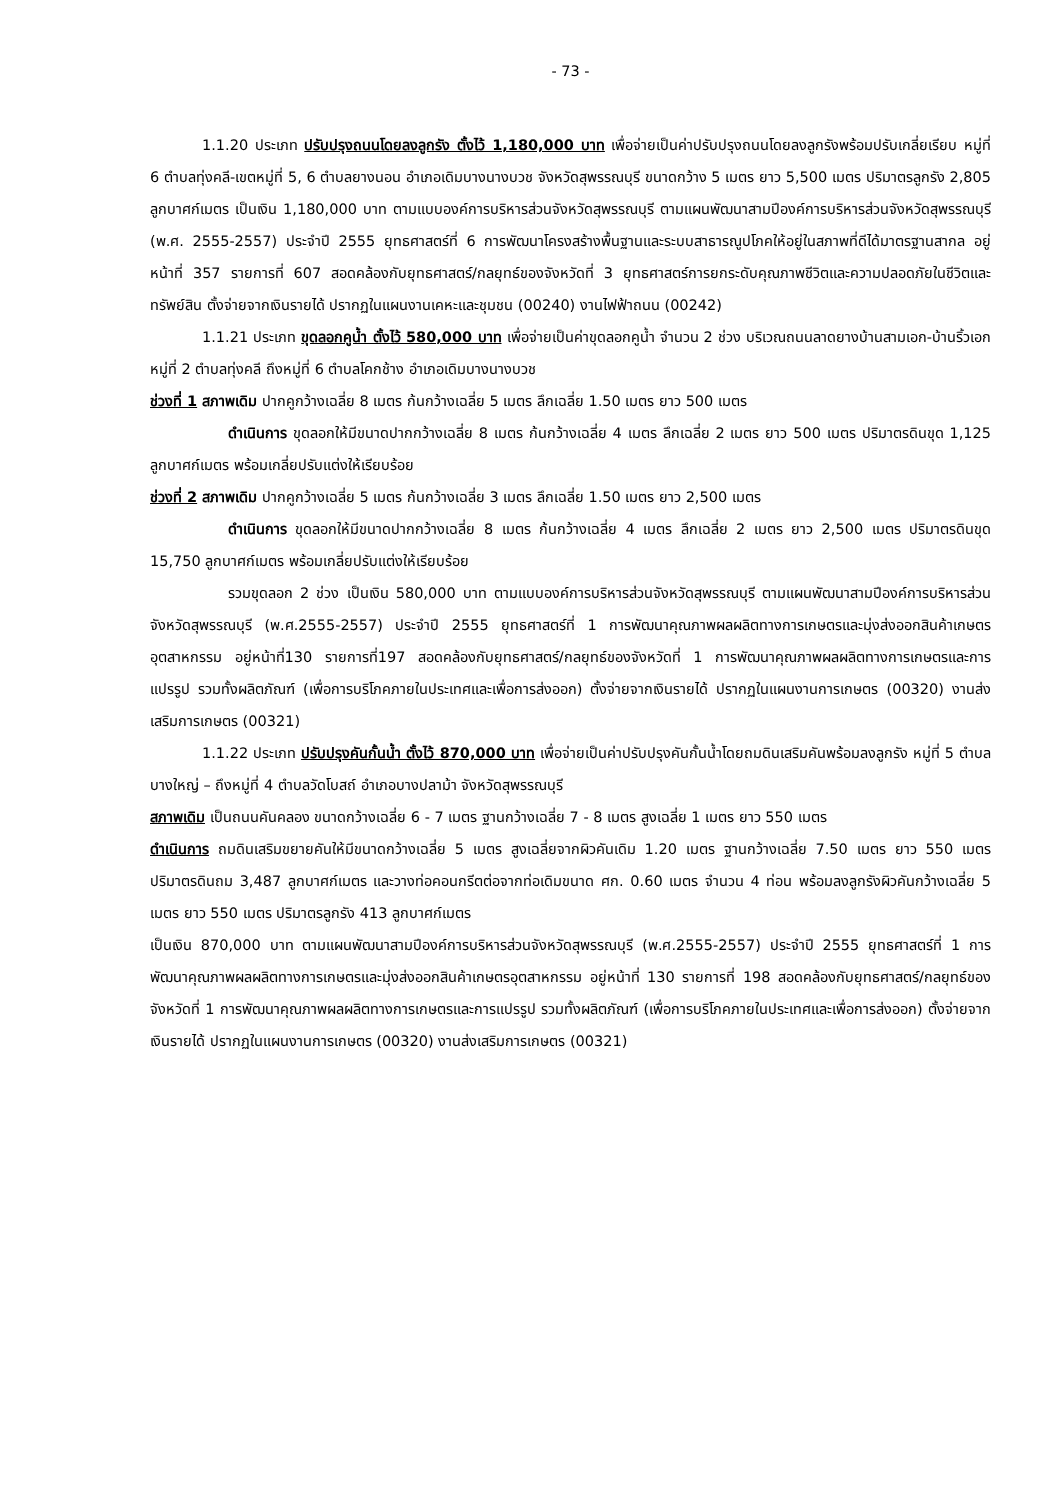- 73 -
1.1.20 ประเภท ปรับปรุงถนนโดยลงลูกรัง ตั้งไว้ 1,180,000 บาท เพื่อจ่ายเป็นค่าปรับปรุงถนนโดยลงลูกรังพร้อมปรับเกลี่ยเรียบ หมู่ที่ 6 ตำบลทุ่งคลี-เขตหมู่ที่ 5, 6 ตำบลยางนอน อำเภอเดิมบางนางบวช จังหวัดสุพรรณบุรี ขนาดกว้าง 5 เมตร ยาว 5,500 เมตร ปริมาตรลูกรัง 2,805 ลูกบาศก์เมตร เป็นเงิน 1,180,000 บาท ตามแบบองค์การบริหารส่วนจังหวัดสุพรรณบุรี ตามแผนพัฒนาสามปีองค์การบริหารส่วนจังหวัดสุพรรณบุรี (พ.ศ. 2555-2557) ประจำปี 2555 ยุทธศาสตร์ที่ 6 การพัฒนาโครงสร้างพื้นฐานและระบบสาธารณูปโภคให้อยู่ในสภาพที่ดีได้มาตรฐานสากล อยู่หน้าที่ 357 รายการที่ 607 สอดคล้องกับยุทธศาสตร์/กลยุทธ์ของจังหวัดที่ 3 ยุทธศาสตร์การยกระดับคุณภาพชีวิตและความปลอดภัยในชีวิตและทรัพย์สิน ตั้งจ่ายจากเงินรายได้ ปรากฏในแผนงานเคหะและชุมชน (00240) งานไฟฟ้าถนน (00242)
1.1.21 ประเภท ขุดลอกคูน้ำ ตั้งไว้ 580,000 บาท เพื่อจ่ายเป็นค่าขุดลอกคูน้ำ จำนวน 2 ช่วง บริเวณถนนลาดยางบ้านสามเอก-บ้านริ้วเอก หมู่ที่ 2 ตำบลทุ่งคลี ถึงหมู่ที่ 6 ตำบลโคกช้าง อำเภอเดิมบางนางบวช
ช่วงที่ 1 สภาพเดิม ปากคูกว้างเฉลี่ย 8 เมตร ก้นกว้างเฉลี่ย 5 เมตร ลึกเฉลี่ย 1.50 เมตร ยาว 500 เมตร
ดำเนินการ ขุดลอกให้มีขนาดปากกว้างเฉลี่ย 8 เมตร ก้นกว้างเฉลี่ย 4 เมตร ลึกเฉลี่ย 2 เมตร ยาว 500 เมตร ปริมาตรดินขุด 1,125 ลูกบาศก์เมตร พร้อมเกลี่ยปรับแต่งให้เรียบร้อย
ช่วงที่ 2 สภาพเดิม ปากคูกว้างเฉลี่ย 5 เมตร ก้นกว้างเฉลี่ย 3 เมตร ลึกเฉลี่ย 1.50 เมตร ยาว 2,500 เมตร
ดำเนินการ ขุดลอกให้มีขนาดปากกว้างเฉลี่ย 8 เมตร ก้นกว้างเฉลี่ย 4 เมตร ลึกเฉลี่ย 2 เมตร ยาว 2,500 เมตร ปริมาตรดินขุด 15,750 ลูกบาศก์เมตร พร้อมเกลี่ยปรับแต่งให้เรียบร้อย
รวมขุดลอก 2 ช่วง เป็นเงิน 580,000 บาท ตามแบบองค์การบริหารส่วนจังหวัดสุพรรณบุรี ตามแผนพัฒนาสามปีองค์การบริหารส่วนจังหวัดสุพรรณบุรี (พ.ศ.2555-2557) ประจำปี 2555 ยุทธศาสตร์ที่ 1 การพัฒนาคุณภาพผลผลิตทางการเกษตรและมุ่งส่งออกสินค้าเกษตรอุตสาหกรรม อยู่หน้าที่130 รายการที่197 สอดคล้องกับยุทธศาสตร์/กลยุทธ์ของจังหวัดที่ 1 การพัฒนาคุณภาพผลผลิตทางการเกษตรและการแปรรูป รวมทั้งผลิตภัณฑ์ (เพื่อการบริโภคภายในประเทศและเพื่อการส่งออก) ตั้งจ่ายจากเงินรายได้ ปรากฏในแผนงานการเกษตร (00320) งานส่งเสริมการเกษตร (00321)
1.1.22 ประเภท ปรับปรุงคันกั้นน้ำ ตั้งไว้ 870,000 บาท เพื่อจ่ายเป็นค่าปรับปรุงคันกั้นน้ำโดยถมดินเสริมคันพร้อมลงลูกรัง หมู่ที่ 5 ตำบลบางใหญ่ – ถึงหมู่ที่ 4 ตำบลวัดโบสถ์ อำเภอบางปลาม้า จังหวัดสุพรรณบุรี
สภาพเดิม เป็นถนนคันคลอง ขนาดกว้างเฉลี่ย 6 - 7 เมตร ฐานกว้างเฉลี่ย 7 - 8 เมตร สูงเฉลี่ย 1 เมตร ยาว 550 เมตร
ดำเนินการ ถมดินเสริมขยายคันให้มีขนาดกว้างเฉลี่ย 5 เมตร สูงเฉลี่ยจากผิวคันเดิม 1.20 เมตร ฐานกว้างเฉลี่ย 7.50 เมตร ยาว 550 เมตร ปริมาตรดินถม 3,487 ลูกบาศก์เมตร และวางท่อคอนกรีตต่อจากท่อเดิมขนาด ศก. 0.60 เมตร จำนวน 4 ท่อน พร้อมลงลูกรังผิวคันกว้างเฉลี่ย 5 เมตร ยาว 550 เมตร ปริมาตรลูกรัง 413 ลูกบาศก์เมตร
เป็นเงิน 870,000 บาท ตามแผนพัฒนาสามปีองค์การบริหารส่วนจังหวัดสุพรรณบุรี (พ.ศ.2555-2557) ประจำปี 2555 ยุทธศาสตร์ที่ 1 การพัฒนาคุณภาพผลผลิตทางการเกษตรและมุ่งส่งออกสินค้าเกษตรอุตสาหกรรม อยู่หน้าที่ 130 รายการที่ 198 สอดคล้องกับยุทธศาสตร์/กลยุทธ์ของจังหวัดที่ 1 การพัฒนาคุณภาพผลผลิตทางการเกษตรและการแปรรูป รวมทั้งผลิตภัณฑ์ (เพื่อการบริโภคภายในประเทศและเพื่อการส่งออก) ตั้งจ่ายจากเงินรายได้ ปรากฏในแผนงานการเกษตร (00320) งานส่งเสริมการเกษตร (00321)